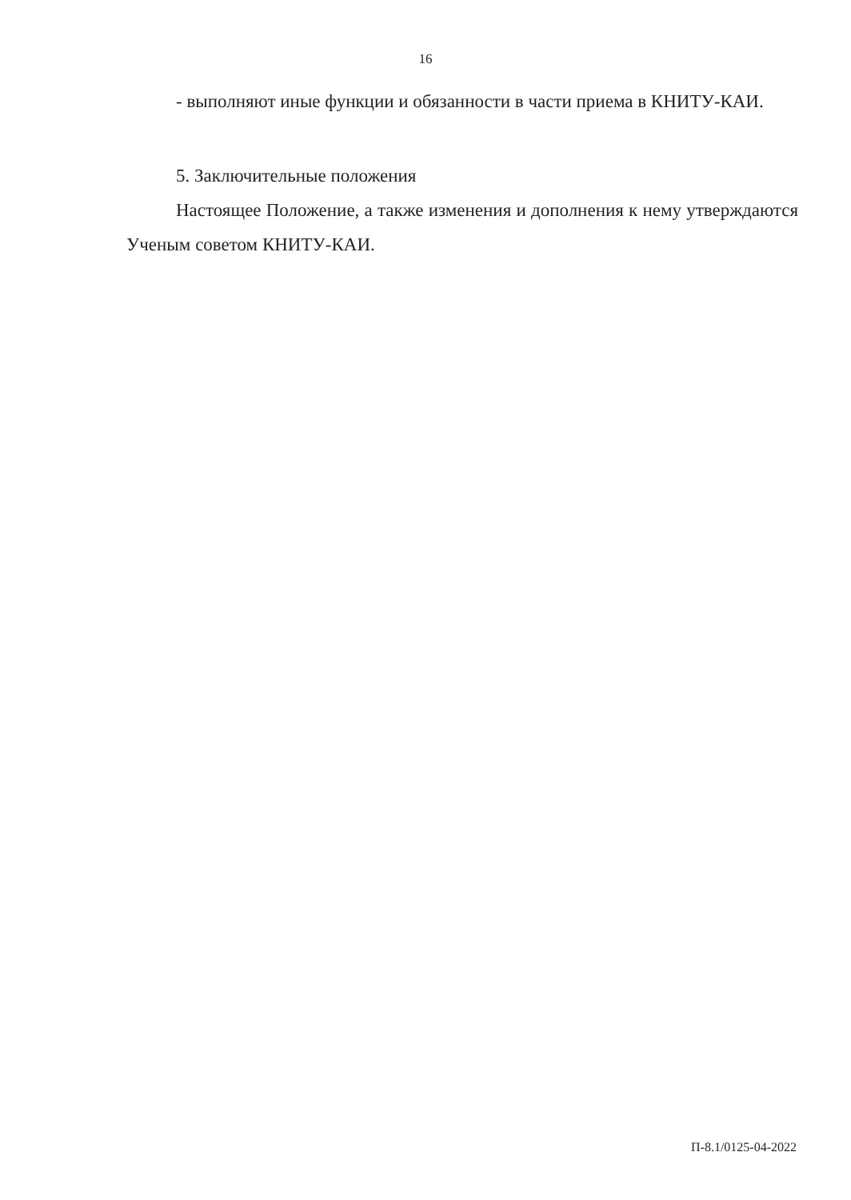16
- выполняют иные функции и обязанности в части приема в КНИТУ-КАИ.
5. Заключительные положения
Настоящее Положение, а также изменения и дополнения к нему утверждаются Ученым советом КНИТУ-КАИ.
П-8.1/0125-04-2022